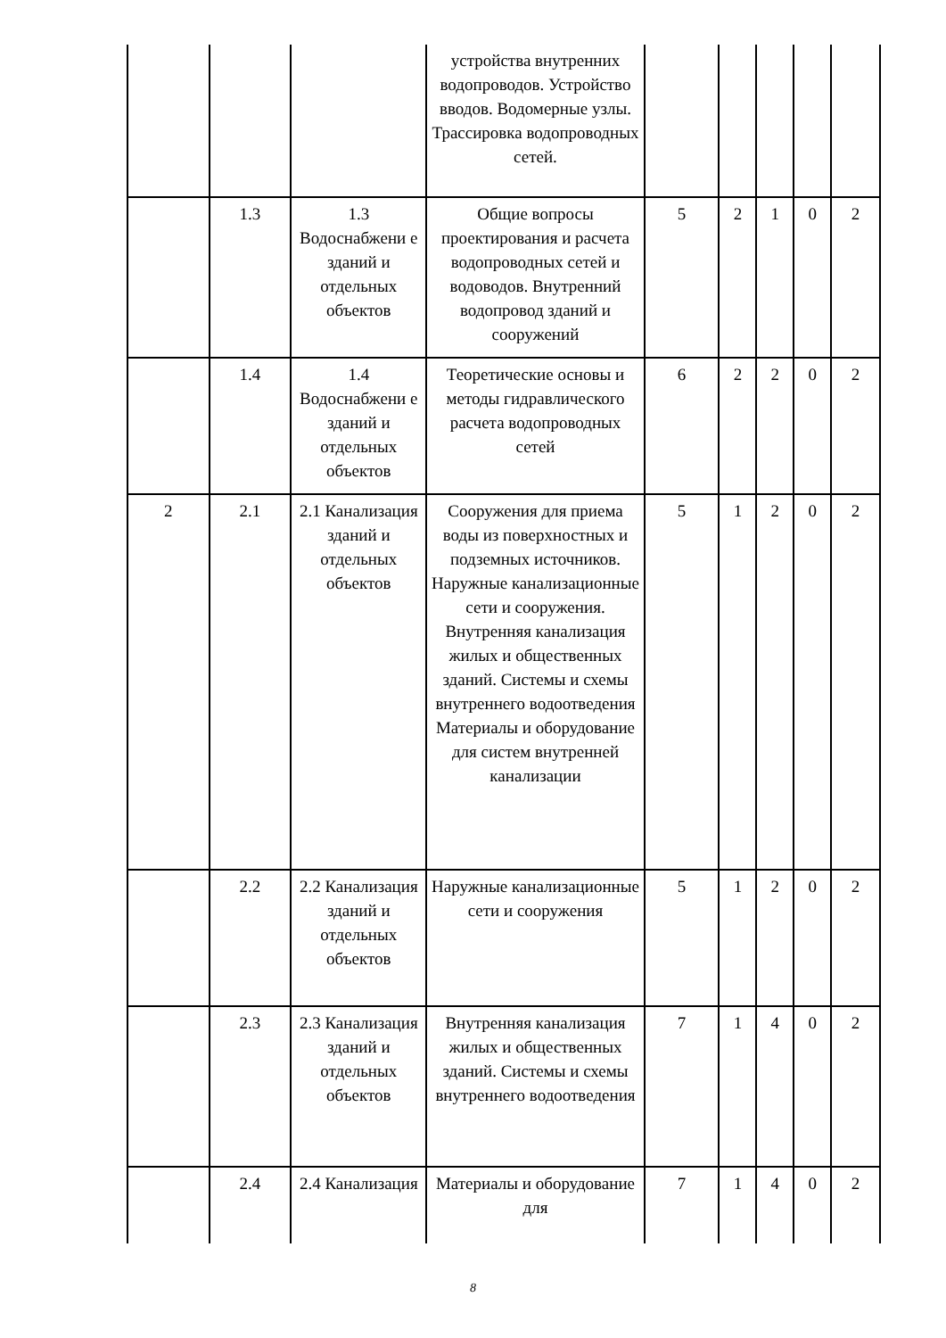| | | | устройства внутренних водопроводов. Устройство вводов. Водомерные узлы. Трассировка водопроводных сетей. | | | | | |
| | 1.3 | 1.3 Водоснабжени е зданий и отдельных объектов | Общие вопросы проектирования и расчета водопроводных сетей и водоводов. Внутренний водопровод зданий и сооружений | 5 | 2 | 1 | 0 | 2 |
| | 1.4 | 1.4 Водоснабжени е зданий и отдельных объектов | Теоретические основы и методы гидравлического расчета водопроводных сетей | 6 | 2 | 2 | 0 | 2 |
| 2 | 2.1 | 2.1 Канализация зданий и отдельных объектов | Сооружения для приема воды из поверхностных и подземных источников. Наружные канализационные сети и сооружения. Внутренняя канализация жилых и общественных зданий. Системы и схемы внутреннего водоотведения Материалы и оборудование для систем внутренней канализации | 5 | 1 | 2 | 0 | 2 |
| | 2.2 | 2.2 Канализация зданий и отдельных объектов | Наружные канализационные сети и сооружения | 5 | 1 | 2 | 0 | 2 |
| | 2.3 | 2.3 Канализация зданий и отдельных объектов | Внутренняя канализация жилых и общественных зданий. Системы и схемы внутреннего водоотведения | 7 | 1 | 4 | 0 | 2 |
| | 2.4 | 2.4 Канализация | Материалы и оборудование для | 7 | 1 | 4 | 0 | 2 |
8